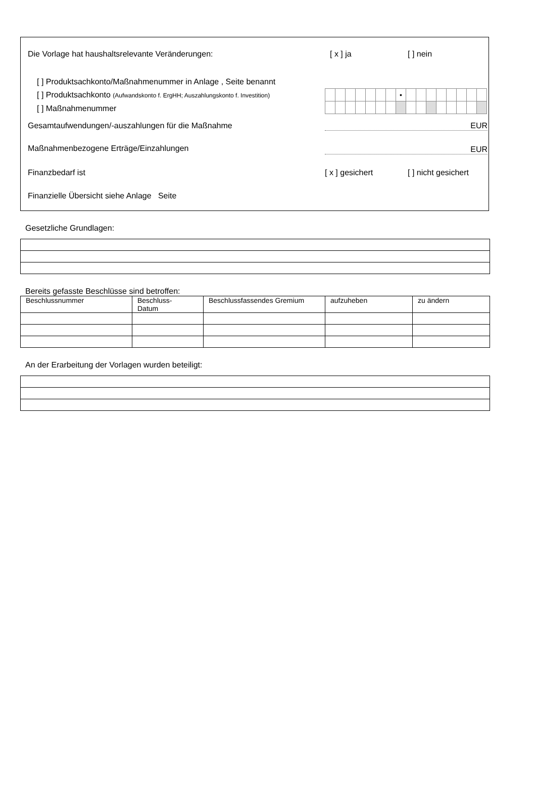Die Vorlage hat haushaltsrelevante Veränderungen:
[ x ] ja [ ] nein
[ ] Produktsachkonto/Maßnahmenummer in Anlage , Seite benannt
[ ] Produktsachkonto (Aufwandskonto f. ErgHH; Auszahlungskonto f. Investition)
[ ] Maßnahmenummer
| | | | | | | | • | | | | | | | | |
Gesamtaufwendungen/-auszahlungen für die Maßnahme
EUR
Maßnahmenbezogene Erträge/Einzahlungen
EUR
Finanzbedarf ist [ x ] gesichert [ ] nicht gesichert
Finanzielle Übersicht siehe Anlage Seite
Gesetzliche Grundlagen:
Bereits gefasste Beschlüsse sind betroffen:
| Beschlussnummer | Beschluss- Datum | Beschlussfassendes Gremium | aufzuheben | zu ändern |
| --- | --- | --- | --- | --- |
An der Erarbeitung der Vorlagen wurden beteiligt: